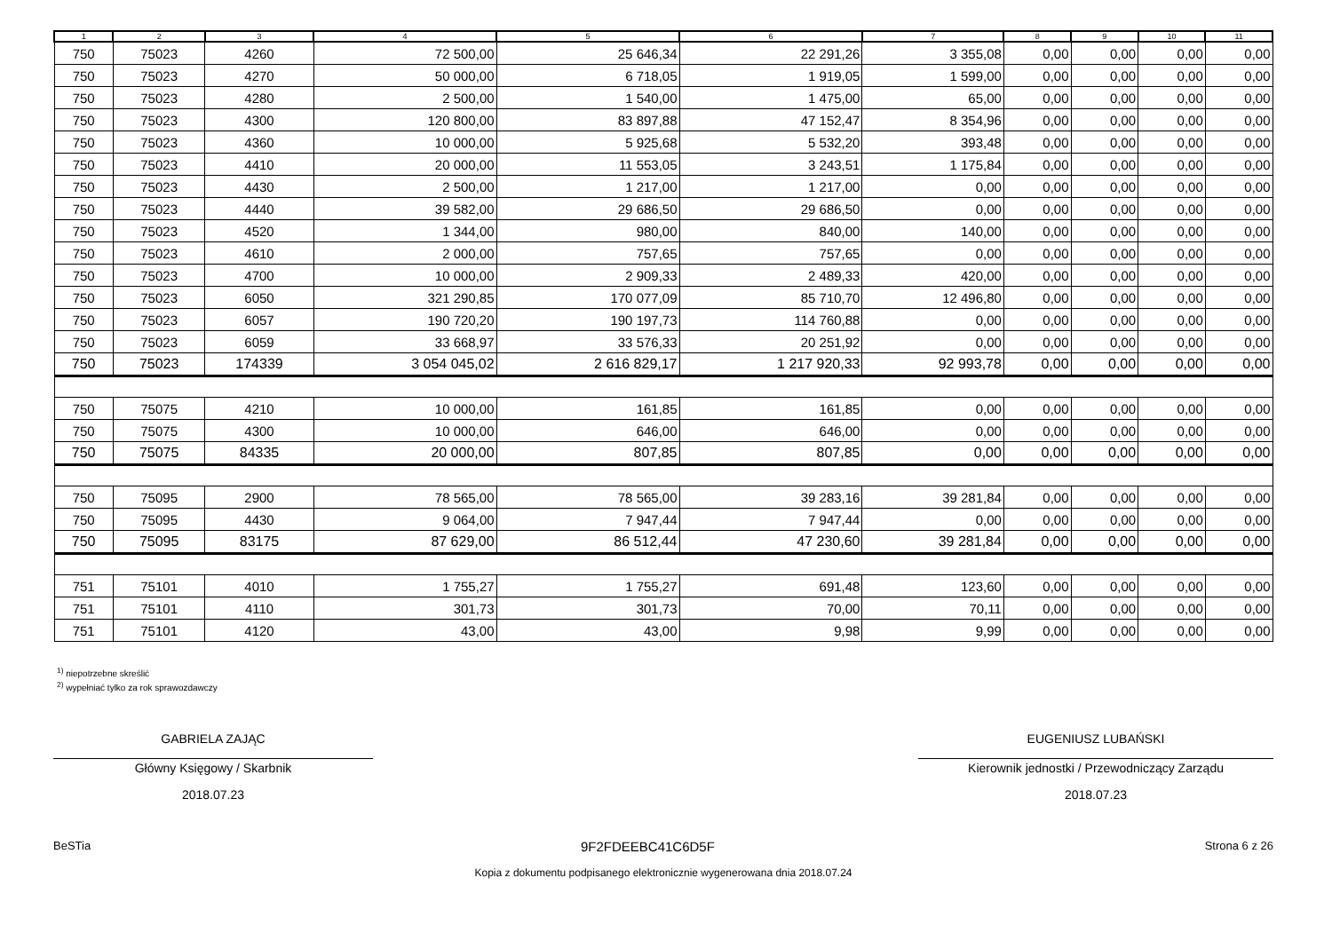| 1 | 2 | 3 | 4 | 5 | 6 | 7 | 8 | 9 | 10 | 11 |
| --- | --- | --- | --- | --- | --- | --- | --- | --- | --- | --- |
| 750 | 75023 | 4260 | 72 500,00 | 25 646,34 | 22 291,26 | 3 355,08 | 0,00 | 0,00 | 0,00 | 0,00 |
| 750 | 75023 | 4270 | 50 000,00 | 6 718,05 | 1 919,05 | 1 599,00 | 0,00 | 0,00 | 0,00 | 0,00 |
| 750 | 75023 | 4280 | 2 500,00 | 1 540,00 | 1 475,00 | 65,00 | 0,00 | 0,00 | 0,00 | 0,00 |
| 750 | 75023 | 4300 | 120 800,00 | 83 897,88 | 47 152,47 | 8 354,96 | 0,00 | 0,00 | 0,00 | 0,00 |
| 750 | 75023 | 4360 | 10 000,00 | 5 925,68 | 5 532,20 | 393,48 | 0,00 | 0,00 | 0,00 | 0,00 |
| 750 | 75023 | 4410 | 20 000,00 | 11 553,05 | 3 243,51 | 1 175,84 | 0,00 | 0,00 | 0,00 | 0,00 |
| 750 | 75023 | 4430 | 2 500,00 | 1 217,00 | 1 217,00 | 0,00 | 0,00 | 0,00 | 0,00 | 0,00 |
| 750 | 75023 | 4440 | 39 582,00 | 29 686,50 | 29 686,50 | 0,00 | 0,00 | 0,00 | 0,00 | 0,00 |
| 750 | 75023 | 4520 | 1 344,00 | 980,00 | 840,00 | 140,00 | 0,00 | 0,00 | 0,00 | 0,00 |
| 750 | 75023 | 4610 | 2 000,00 | 757,65 | 757,65 | 0,00 | 0,00 | 0,00 | 0,00 | 0,00 |
| 750 | 75023 | 4700 | 10 000,00 | 2 909,33 | 2 489,33 | 420,00 | 0,00 | 0,00 | 0,00 | 0,00 |
| 750 | 75023 | 6050 | 321 290,85 | 170 077,09 | 85 710,70 | 12 496,80 | 0,00 | 0,00 | 0,00 | 0,00 |
| 750 | 75023 | 6057 | 190 720,20 | 190 197,73 | 114 760,88 | 0,00 | 0,00 | 0,00 | 0,00 | 0,00 |
| 750 | 75023 | 6059 | 33 668,97 | 33 576,33 | 20 251,92 | 0,00 | 0,00 | 0,00 | 0,00 | 0,00 |
| 750 | 75023 | 174339 | 3 054 045,02 | 2 616 829,17 | 1 217 920,33 | 92 993,78 | 0,00 | 0,00 | 0,00 | 0,00 |
| 750 | 75075 | 4210 | 10 000,00 | 161,85 | 161,85 | 0,00 | 0,00 | 0,00 | 0,00 | 0,00 |
| 750 | 75075 | 4300 | 10 000,00 | 646,00 | 646,00 | 0,00 | 0,00 | 0,00 | 0,00 | 0,00 |
| 750 | 75075 | 84335 | 20 000,00 | 807,85 | 807,85 | 0,00 | 0,00 | 0,00 | 0,00 | 0,00 |
| 750 | 75095 | 2900 | 78 565,00 | 78 565,00 | 39 283,16 | 39 281,84 | 0,00 | 0,00 | 0,00 | 0,00 |
| 750 | 75095 | 4430 | 9 064,00 | 7 947,44 | 7 947,44 | 0,00 | 0,00 | 0,00 | 0,00 | 0,00 |
| 750 | 75095 | 83175 | 87 629,00 | 86 512,44 | 47 230,60 | 39 281,84 | 0,00 | 0,00 | 0,00 | 0,00 |
| 751 | 75101 | 4010 | 1 755,27 | 1 755,27 | 691,48 | 123,60 | 0,00 | 0,00 | 0,00 | 0,00 |
| 751 | 75101 | 4110 | 301,73 | 301,73 | 70,00 | 70,11 | 0,00 | 0,00 | 0,00 | 0,00 |
| 751 | 75101 | 4120 | 43,00 | 43,00 | 9,98 | 9,99 | 0,00 | 0,00 | 0,00 | 0,00 |
<sup>1)</sup> niepotrzebne skreślić
<sup>2)</sup> wypełniać tylko za rok sprawozdawczy
GABRIELA ZAJĄC
Główny Księgowy / Skarbnik
2018.07.23
EUGENIUSZ LUBAŃSKI
Kierownik jednostki / Przewodniczący Zarządu
2018.07.23
BeSTia 9F2FDEEBC41C6D5F Strona 6 z 26
Kopia z dokumentu podpisanego elektronicznie wygenerowana dnia 2018.07.24